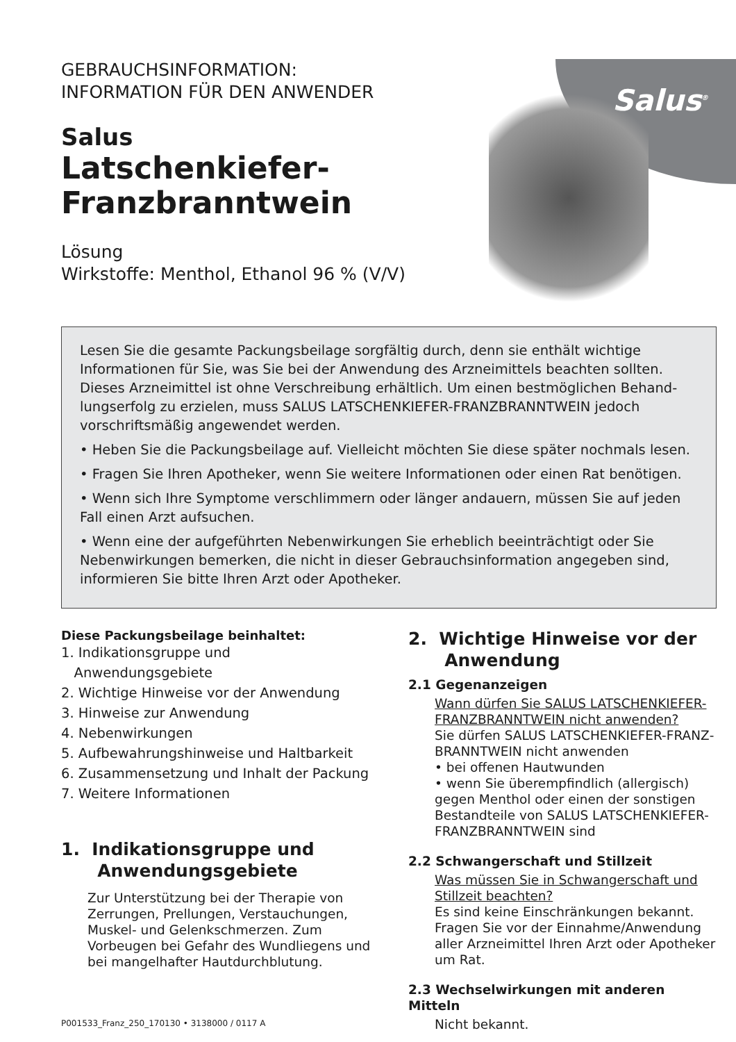GEBRAUCHSINFORMATION:
INFORMATION FÜR DEN ANWENDER
Salus
Latschenkiefer-
Franzbranntwein
Lösung
Wirkstoffe: Menthol, Ethanol 96 % (V/V)
Salus<sup>®</sup>
Lesen Sie die gesamte Packungsbeilage sorgfältig durch, denn sie enthält wichtige Informationen für Sie, was Sie bei der Anwendung des Arzneimittels beachten sollten. Dieses Arzneimittel ist ohne Verschreibung erhältlich. Um einen bestmöglichen Behand­lungserfolg zu erzielen, muss SALUS LATSCHENKIEFER-FRANZBRANNTWEIN jedoch vorschriftsmäßig angewendet werden.
• Heben Sie die Packungsbeilage auf. Vielleicht möchten Sie diese später nochmals lesen.
• Fragen Sie Ihren Apotheker, wenn Sie weitere Informationen oder einen Rat benötigen.
• Wenn sich Ihre Symptome verschlimmern oder länger andauern, müssen Sie auf jeden Fall einen Arzt aufsuchen.
• Wenn eine der aufgeführten Nebenwirkungen Sie erheblich beeinträchtigt oder Sie Nebenwirkungen bemerken, die nicht in dieser Gebrauchsinformation angegeben sind, informieren Sie bitte Ihren Arzt oder Apotheker.
Diese Packungsbeilage beinhaltet:
1. Indikationsgruppe und
Anwendungsgebiete
2. Wichtige Hinweise vor der Anwendung
3. Hinweise zur Anwendung
4. Nebenwirkungen
5. Aufbewahrungshinweise und Haltbarkeit
6. Zusammensetzung und Inhalt der Packung
7. Weitere Informationen
1. Indikationsgruppe und
Anwendungsgebiete
Zur Unterstützung bei der Therapie von Zerrungen, Prellungen, Verstauchungen, Muskel- und Gelenkschmerzen. Zum Vorbeugen bei Gefahr des Wundliegens und bei mangelhafter Hautdurchblutung.
P001533_Franz_250_170130 • 3138000 / 0117 A
2. Wichtige Hinweise vor der
Anwendung
2.1 Gegenanzeigen
Wann dürfen Sie SALUS LATSCHENKIEFER-FRANZBRANNTWEIN nicht anwenden?
Sie dürfen SALUS LATSCHENKIEFER-FRANZ­BRANNTWEIN nicht anwenden
• bei offenen Hautwunden
• wenn Sie überempfindlich (allergisch) gegen Menthol oder einen der sonstigen Bestandteile von SALUS LATSCHENKIEFER-FRANZBRANNTWEIN sind
2.2 Schwangerschaft und Stillzeit
Was müssen Sie in Schwangerschaft und Stillzeit beachten?
Es sind keine Einschränkungen bekannt. Fragen Sie vor der Einnahme/Anwendung aller Arzneimittel Ihren Arzt oder Apotheker um Rat.
2.3 Wechselwirkungen mit anderen Mitteln
Nicht bekannt.